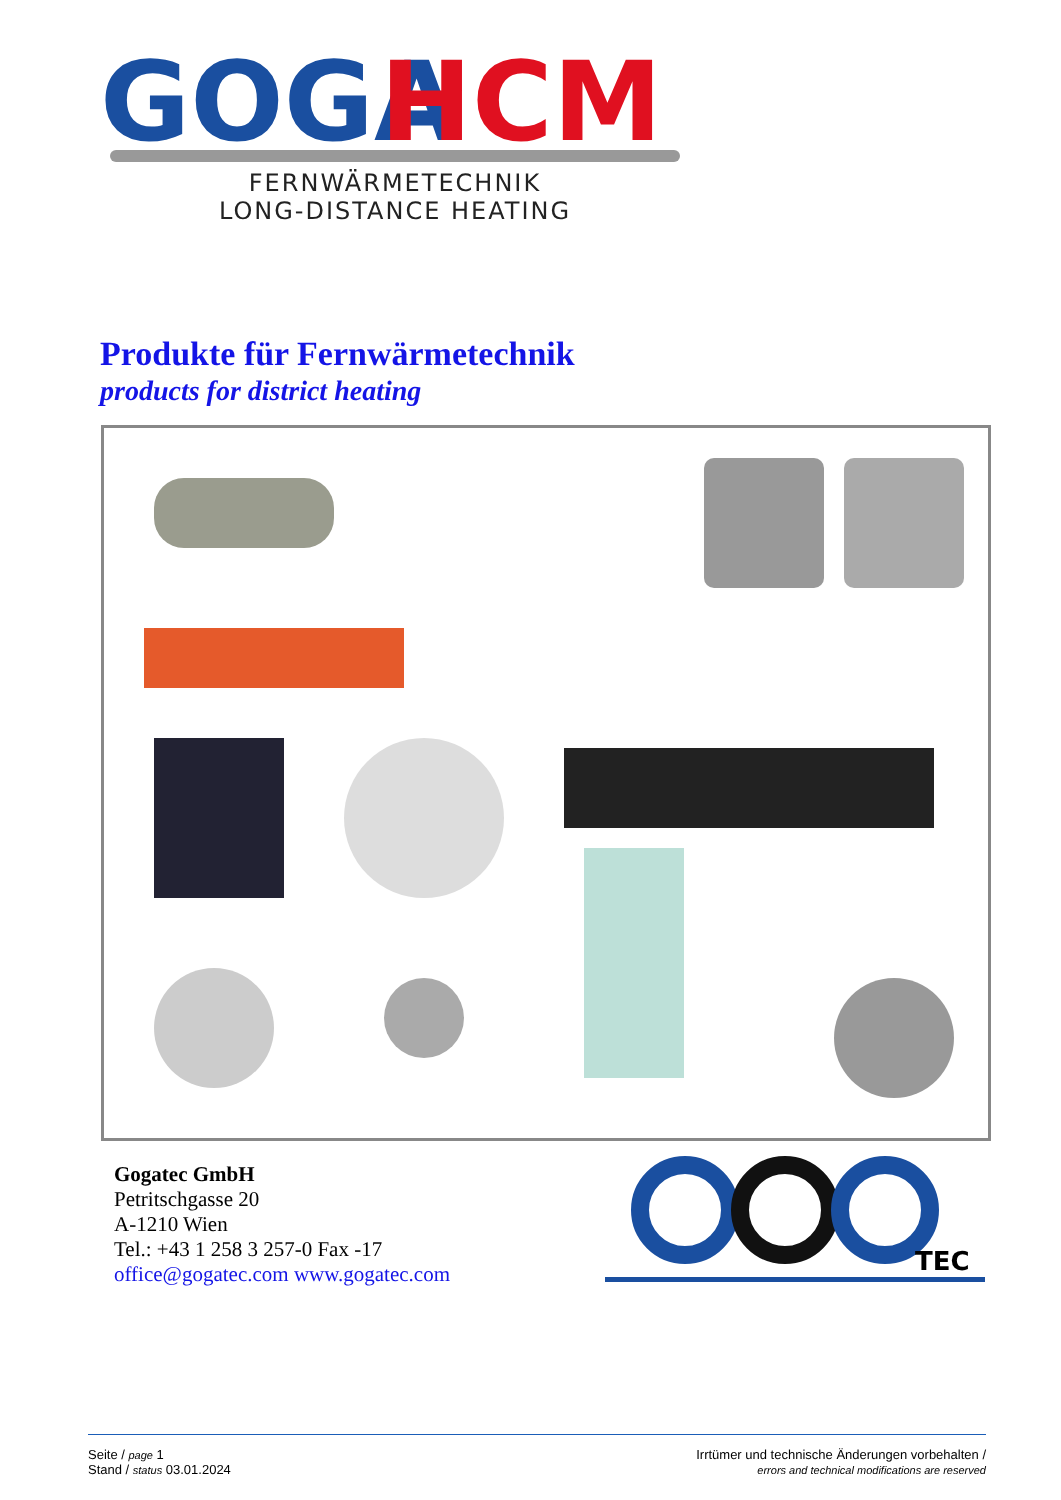GOGA
HCM
FERNWÄRMETECHNIK
LONG-DISTANCE HEATING
Produkte für Fernwärmetechnik
products for district heating
Gogatec GmbH
Petritschgasse 20
A-1210 Wien
Tel.: +43 1 258 3 257-0 Fax -17
office@gogatec.com www.gogatec.com
TEC
Seite / page 1
Stand / status 03.01.2024
Irrtümer und technische Änderungen vorbehalten /
errors and technical modifications are reserved